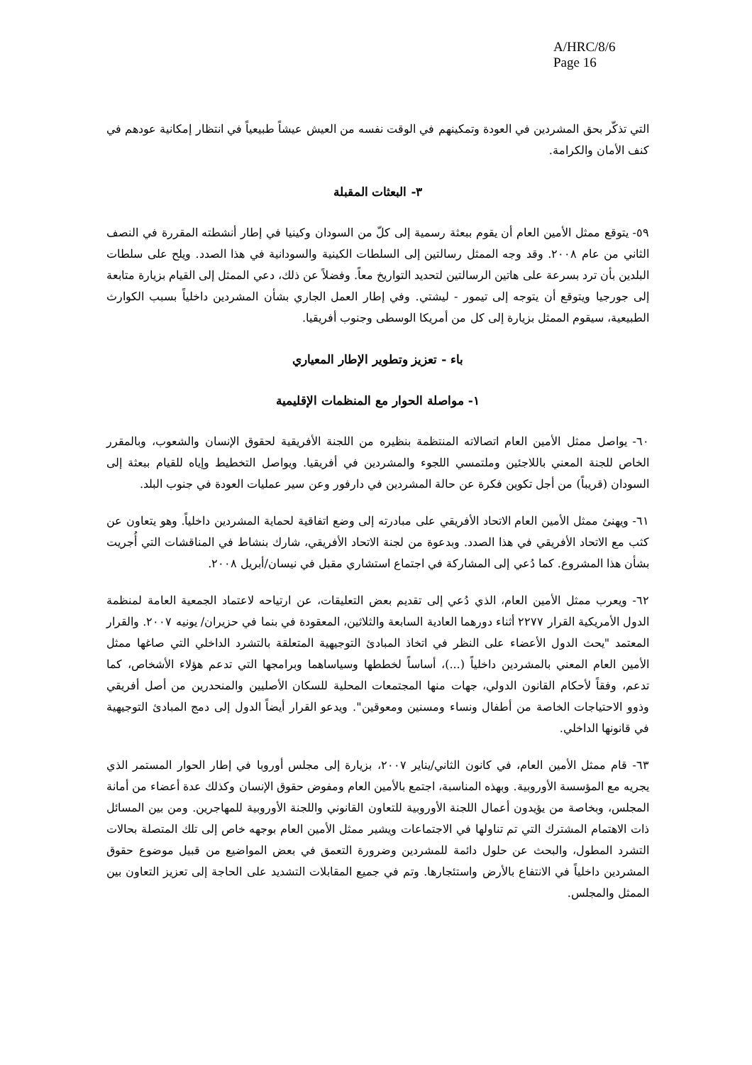A/HRC/8/6
Page 16
التي تذكّر بحق المشردين في العودة وتمكينهم في الوقت نفسه من العيش عيشاً طبيعياً في انتظار إمكانية عودهم في كنف الأمان والكرامة.
٣- البعثات المقبلة
٥٩- يتوقع ممثل الأمين العام أن يقوم ببعثة رسمية إلى كلّ من السودان وكينيا في إطار أنشطته المقررة في النصف الثاني من عام ٢٠٠٨. وقد وجه الممثل رسالتين إلى السلطات الكينية والسودانية في هذا الصدد. ويلح على سلطات البلدين بأن ترد بسرعة على هاتين الرسالتين لتحديد التواريخ معاً. وفضلاً عن ذلك، دعي الممثل إلى القيام بزيارة متابعة إلى جورجيا ويتوقع أن يتوجه إلى تيمور - ليشتي. وفي إطار العمل الجاري بشأن المشردين داخلياً بسبب الكوارث الطبيعية، سيقوم الممثل بزيارة إلى كل من أمريكا الوسطى وجنوب أفريقيا.
باء - تعزيز وتطوير الإطار المعياري
١- مواصلة الحوار مع المنظمات الإقليمية
٦٠- يواصل ممثل الأمين العام اتصالاته المنتظمة بنظيره من اللجنة الأفريقية لحقوق الإنسان والشعوب، وبالمقرر الخاص للجنة المعني باللاجئين وملتمسي اللجوء والمشردين في أفريقيا. ويواصل التخطيط وإياه للقيام ببعثة إلى السودان (قريباً) من أجل تكوين فكرة عن حالة المشردين في دارفور وعن سير عمليات العودة في جنوب البلد.
٦١- ويهنئ ممثل الأمين العام الاتحاد الأفريقي على مبادرته إلى وضع اتفاقية لحماية المشردين داخلياً. وهو يتعاون عن كثب مع الاتحاد الأفريقي في هذا الصدد. وبدعوة من لجنة الاتحاد الأفريقي، شارك بنشاط في المناقشات التي أُجريت بشأن هذا المشروع. كما دُعي إلى المشاركة في اجتماع استشاري مقبل في نيسان/أبريل ٢٠٠٨.
٦٢- ويعرب ممثل الأمين العام، الذي دُعي إلى تقديم بعض التعليقات، عن ارتياحه لاعتماد الجمعية العامة لمنظمة الدول الأمريكية القرار ٢٢٧٧ أثناء دورهما العادية السابعة والثلاثين، المعقودة في بنما في حزيران/ يونيه ٢٠٠٧. والقرار المعتمد "يحث الدول الأعضاء على النظر في اتخاذ المبادئ التوجيهية المتعلقة بالتشرد الداخلي التي صاغها ممثل الأمين العام المعني بالمشردين داخلياً (...)، أساساً لخططها وسياساهما وبرامجها التي تدعم هؤلاء الأشخاص، كما تدعم، وفقاً لأحكام القانون الدولي، جهات منها المجتمعات المحلية للسكان الأصليين والمنحدرين من أصل أفريقي وذوو الاحتياجات الخاصة من أطفال ونساء ومسنين ومعوقين". ويدعو القرار أيضاً الدول إلى دمج المبادئ التوجيهية في قانونها الداخلي.
٦٣- قام ممثل الأمين العام، في كانون الثاني/يناير ٢٠٠٧، بزيارة إلى مجلس أوروبا في إطار الحوار المستمر الذي يجريه مع المؤسسة الأوروبية. وبهذه المناسبة، اجتمع بالأمين العام ومفوض حقوق الإنسان وكذلك عدة أعضاء من أمانة المجلس، وبخاصة من يؤيدون أعمال اللجنة الأوروبية للتعاون القانوني واللجنة الأوروبية للمهاجرين. ومن بين المسائل ذات الاهتمام المشترك التي تم تناولها في الاجتماعات ويشير ممثل الأمين العام بوجهه خاص إلى تلك المتصلة بحالات التشرد المطول، والبحث عن حلول دائمة للمشردين وضرورة التعمق في بعض المواضيع من قبيل موضوع حقوق المشردين داخلياً في الانتفاع بالأرض واستئجارها. وتم في جميع المقابلات التشديد على الحاجة إلى تعزيز التعاون بين الممثل والمجلس.